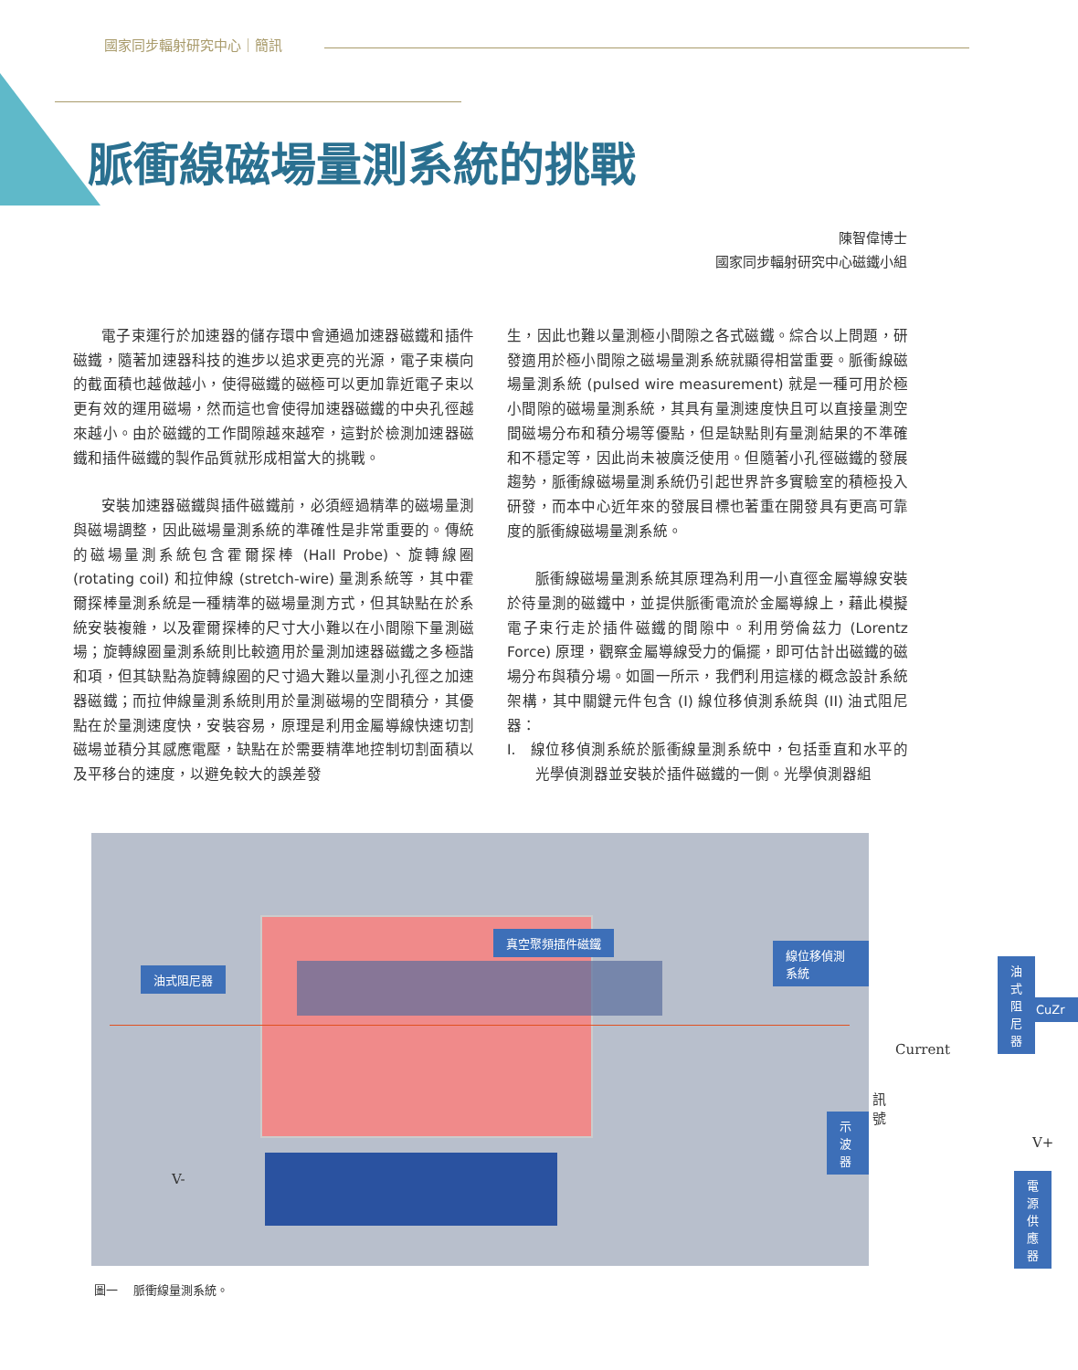國家同步輻射研究中心｜簡訊
脈衝線磁場量測系統的挑戰
陳智偉博士
國家同步輻射研究中心磁鐵小組
電子束運行於加速器的儲存環中會通過加速器磁鐵和插件磁鐵，隨著加速器科技的進步以追求更亮的光源，電子束橫向的截面積也越做越小，使得磁鐵的磁極可以更加靠近電子束以更有效的運用磁場，然而這也會使得加速器磁鐵的中央孔徑越來越小。由於磁鐵的工作間隙越來越窄，這對於檢測加速器磁鐵和插件磁鐵的製作品質就形成相當大的挑戰。
安裝加速器磁鐵與插件磁鐵前，必須經過精準的磁場量測與磁場調整，因此磁場量測系統的準確性是非常重要的。傳統的磁場量測系統包含霍爾探棒 (Hall Probe)、旋轉線圈 (rotating coil) 和拉伸線 (stretch-wire) 量測系統等，其中霍爾探棒量測系統是一種精準的磁場量測方式，但其缺點在於系統安裝複雜，以及霍爾探棒的尺寸大小難以在小間隙下量測磁場；旋轉線圈量測系統則比較適用於量測加速器磁鐵之多極諧和項，但其缺點為旋轉線圈的尺寸過大難以量測小孔徑之加速器磁鐵；而拉伸線量測系統則用於量測磁場的空間積分，其優點在於量測速度快，安裝容易，原理是利用金屬導線快速切割磁場並積分其感應電壓，缺點在於需要精準地控制切割面積以及平移台的速度，以避免較大的誤差發
生，因此也難以量測極小間隙之各式磁鐵。綜合以上問題，研發適用於極小間隙之磁場量測系統就顯得相當重要。脈衝線磁場量測系統 (pulsed wire measurement) 就是一種可用於極小間隙的磁場量測系統，其具有量測速度快且可以直接量測空間磁場分布和積分場等優點，但是缺點則有量測結果的不準確和不穩定等，因此尚未被廣泛使用。但隨著小孔徑磁鐵的發展趨勢，脈衝線磁場量測系統仍引起世界許多實驗室的積極投入研發，而本中心近年來的發展目標也著重在開發具有更高可靠度的脈衝線磁場量測系統。
脈衝線磁場量測系統其原理為利用一小直徑金屬導線安裝於待量測的磁鐵中，並提供脈衝電流於金屬導線上，藉此模擬電子束行走於插件磁鐵的間隙中。利用勞倫茲力 (Lorentz Force) 原理，觀察金屬導線受力的偏擺，即可估計出磁鐵的磁場分布與積分場。如圖一所示，我們利用這樣的概念設計系統架構，其中關鍵元件包含 (I) 線位移偵測系統與 (II) 油式阻尼器：
I. 線位移偵測系統於脈衝線量測系統中，包括垂直和水平的光學偵測器並安裝於插件磁鐵的一側。光學偵測器組
真空聚頻插件磁鐵
油式阻尼器
線位移偵測系統
油式阻尼器
CuZr
Current
訊號
示波器
V+
V- 電源供應器
圖一　 脈衝線量測系統。